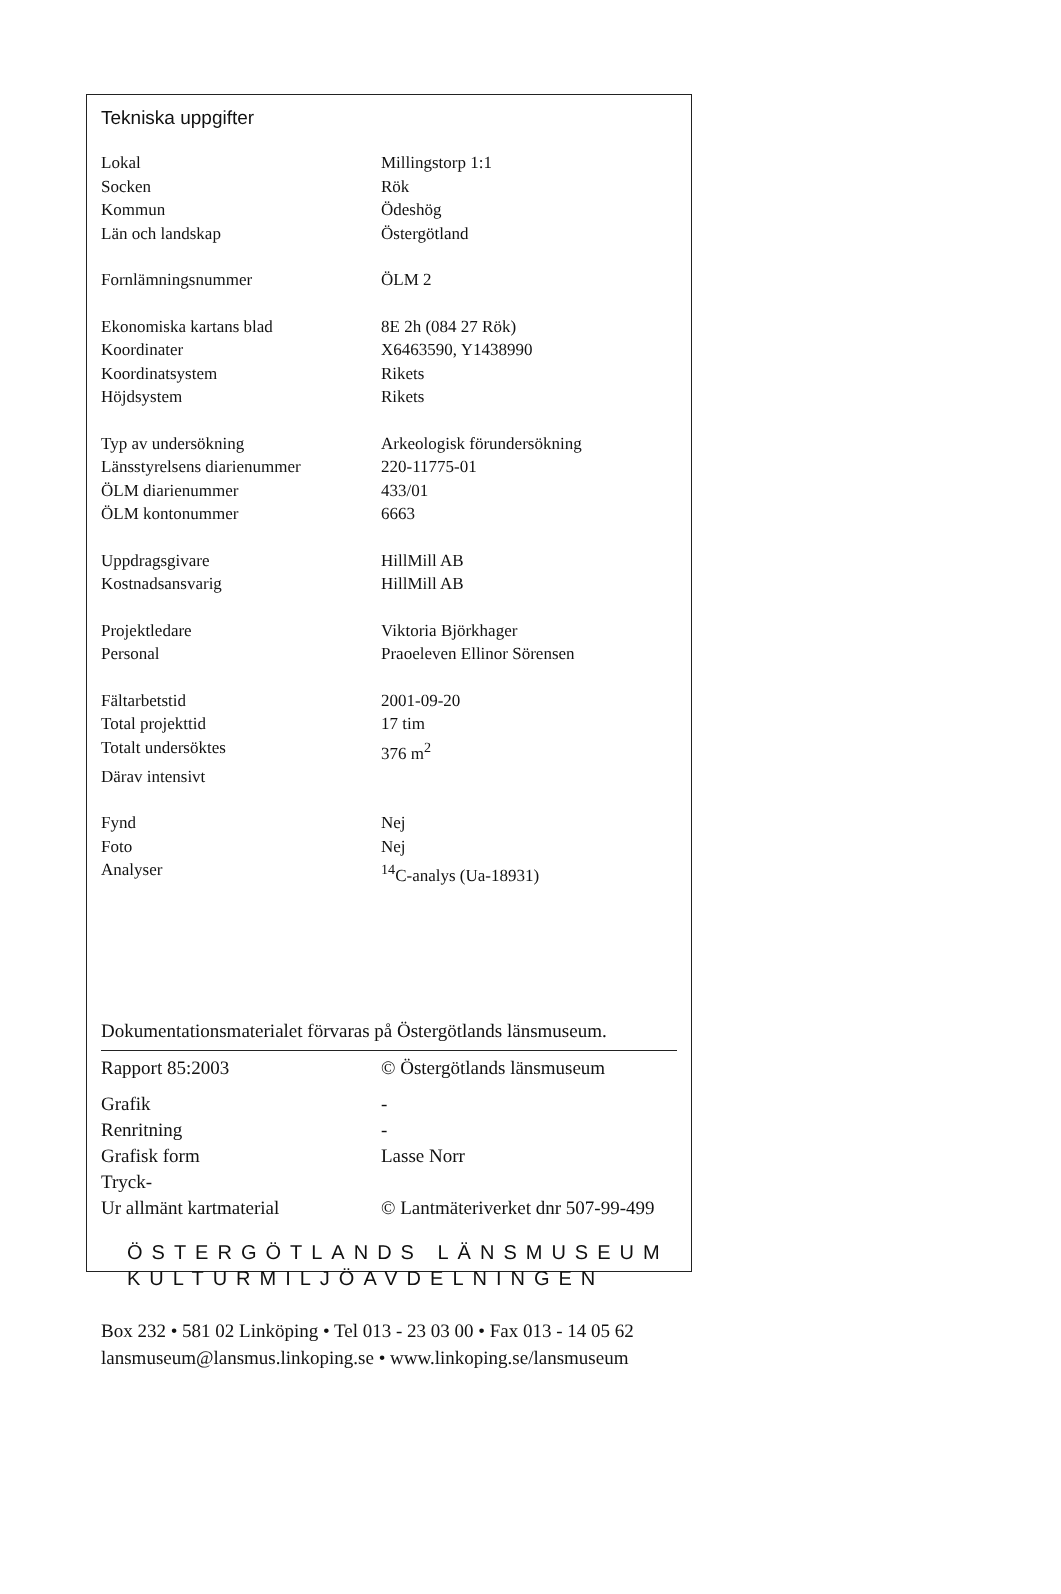Tekniska uppgifter
| Lokal | Millingstorp 1:1 |
| Socken | Rök |
| Kommun | Ödeshög |
| Län och landskap | Östergötland |
| Fornlämningsnummer | ÖLM 2 |
| Ekonomiska kartans blad | 8E 2h (084 27 Rök) |
| Koordinater | X6463590, Y1438990 |
| Koordinatsystem | Rikets |
| Höjdsystem | Rikets |
| Typ av undersökning | Arkeologisk förundersökning |
| Länsstyrelsens diarienummer | 220-11775-01 |
| ÖLM diarienummer | 433/01 |
| ÖLM kontonummer | 6663 |
| Uppdragsgivare | HillMill AB |
| Kostnadsansvarig | HillMill AB |
| Projektledare | Viktoria Björkhager |
| Personal | Praoeleven Ellinor Sörensen |
| Fältarbetstid | 2001-09-20 |
| Total projekttid | 17 tim |
| Totalt undersöktes | 376 m<sup>2</sup> |
| Därav intensivt | |
| Fynd | Nej |
| Foto | Nej |
| Analyser | <sup>14</sup>C-analys (Ua-18931) |
Dokumentationsmaterialet förvaras på Östergötlands länsmuseum.
| Rapport 85:2003 | © Östergötlands länsmuseum |
| Grafik | - |
| Renritning | - |
| Grafisk form | Lasse Norr |
| Tryck- | |
| Ur allmänt kartmaterial | © Lantmäteriverket dnr 507-99-499 |
ÖSTERGÖTLANDS LÄNSMUSEUM
KULTURMILJÖAVDELNINGEN
Box 232 • 581 02 Linköping • Tel 013 - 23 03 00 • Fax 013 - 14 05 62
lansmuseum@lansmus.linkoping.se • www.linkoping.se/lansmuseum